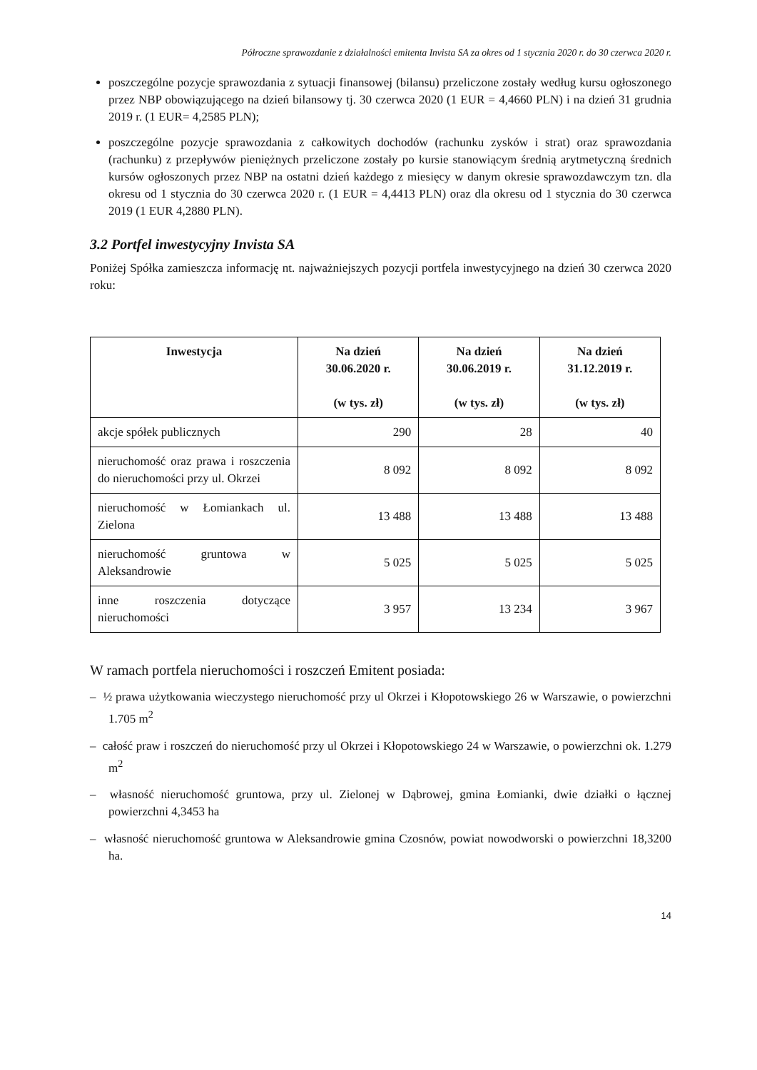Półroczne sprawozdanie z działalności emitenta Invista SA za okres od 1 stycznia 2020 r. do 30 czerwca 2020 r.
poszczególne pozycje sprawozdania z sytuacji finansowej (bilansu) przeliczone zostały według kursu ogłoszonego przez NBP obowiązującego na dzień bilansowy tj. 30 czerwca 2020 (1 EUR = 4,4660 PLN) i na dzień 31 grudnia 2019 r. (1 EUR= 4,2585 PLN);
poszczególne pozycje sprawozdania z całkowitych dochodów (rachunku zysków i strat) oraz sprawozdania (rachunku) z przepływów pieniężnych przeliczone zostały po kursie stanowiącym średnią arytmetyczną średnich kursów ogłoszonych przez NBP na ostatni dzień każdego z miesięcy w danym okresie sprawozdawczym tzn. dla okresu od 1 stycznia do 30 czerwca 2020 r. (1 EUR = 4,4413 PLN) oraz dla okresu od 1 stycznia do 30 czerwca 2019 (1 EUR 4,2880 PLN).
3.2 Portfel inwestycyjny Invista SA
Poniżej Spółka zamieszcza informację nt. najważniejszych pozycji portfela inwestycyjnego na dzień 30 czerwca 2020 roku:
| Inwestycja | Na dzień 30.06.2020 r. (w tys. zł) | Na dzień 30.06.2019 r. (w tys. zł) | Na dzień 31.12.2019 r. (w tys. zł) |
| --- | --- | --- | --- |
| akcje spółek publicznych | 290 | 28 | 40 |
| nieruchomość oraz prawa i roszczenia do nieruchomości przy ul. Okrzei | 8 092 | 8 092 | 8 092 |
| nieruchomość w Łomiankach ul. Zielona | 13 488 | 13 488 | 13 488 |
| nieruchomość gruntowa w Aleksandrowie | 5 025 | 5 025 | 5 025 |
| inne roszczenia dotyczące nieruchomości | 3 957 | 13 234 | 3 967 |
W ramach portfela nieruchomości i roszczeń Emitent posiada:
– ½ prawa użytkowania wieczystego nieruchomość przy ul Okrzei i Kłopotowskiego 26 w Warszawie, o powierzchni 1.705 m<sup>2</sup>
– całość praw i roszczeń do nieruchomość przy ul Okrzei i Kłopotowskiego 24 w Warszawie, o powierzchni ok. 1.279 m<sup>2</sup>
– własność nieruchomość gruntowa, przy ul. Zielonej w Dąbrowej, gmina Łomianki, dwie działki o łącznej powierzchni 4,3453 ha
– własność nieruchomość gruntowa w Aleksandrowie gmina Czosnów, powiat nowodworski o powierzchni 18,3200 ha.
14